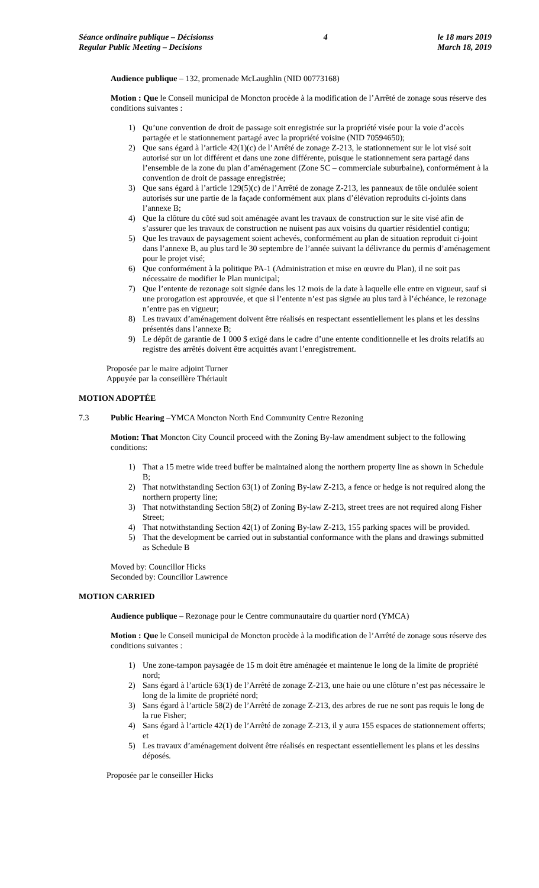Séance ordinaire publique – Décisionss
Regular Public Meeting – Decisions
4 le 18 mars 2019
March 18, 2019
Audience publique – 132, promenade McLaughlin (NID 00773168)
Motion : Que le Conseil municipal de Moncton procède à la modification de l’Arrêté de zonage sous réserve des conditions suivantes :
1) Qu’une convention de droit de passage soit enregistrée sur la propriété visée pour la voie d’accès partagée et le stationnement partagé avec la propriété voisine (NID 70594650);
2) Que sans égard à l’article 42(1)(c) de l’Arrêté de zonage Z-213, le stationnement sur le lot visé soit autorisé sur un lot différent et dans une zone différente, puisque le stationnement sera partagé dans l’ensemble de la zone du plan d’aménagement (Zone SC – commerciale suburbaine), conformément à la convention de droit de passage enregistrée;
3) Que sans égard à l’article 129(5)(c) de l’Arrêté de zonage Z-213, les panneaux de tôle ondulée soient autorisés sur une partie de la façade conformément aux plans d’élévation reproduits ci-joints dans l’annexe B;
4) Que la clôture du côté sud soit aménagée avant les travaux de construction sur le site visé afin de s’assurer que les travaux de construction ne nuisent pas aux voisins du quartier résidentiel contigu;
5) Que les travaux de paysagement soient achevés, conformément au plan de situation reproduit ci-joint dans l’annexe B, au plus tard le 30 septembre de l’année suivant la délivrance du permis d’aménagement pour le projet visé;
6) Que conformément à la politique PA-1 (Administration et mise en œuvre du Plan), il ne soit pas nécessaire de modifier le Plan municipal;
7) Que l’entente de rezonage soit signée dans les 12 mois de la date à laquelle elle entre en vigueur, sauf si une prorogation est approuvée, et que si l’entente n’est pas signée au plus tard à l’échéance, le rezonage n’entre pas en vigueur;
8) Les travaux d’aménagement doivent être réalisés en respectant essentiellement les plans et les dessins présentés dans l’annexe B;
9) Le dépôt de garantie de 1 000 $ exigé dans le cadre d’une entente conditionnelle et les droits relatifs au registre des arrêtés doivent être acquittés avant l’enregistrement.
Proposée par le maire adjoint Turner
Appuyée par la conseillère Thériault
MOTION ADOPTÉE
7.3 Public Hearing –YMCA Moncton North End Community Centre Rezoning
Motion: That Moncton City Council proceed with the Zoning By-law amendment subject to the following conditions:
1) That a 15 metre wide treed buffer be maintained along the northern property line as shown in Schedule B;
2) That notwithstanding Section 63(1) of Zoning By-law Z-213, a fence or hedge is not required along the northern property line;
3) That notwithstanding Section 58(2) of Zoning By-law Z-213, street trees are not required along Fisher Street;
4) That notwithstanding Section 42(1) of Zoning By-law Z-213, 155 parking spaces will be provided.
5) That the development be carried out in substantial conformance with the plans and drawings submitted as Schedule B
Moved by: Councillor Hicks
Seconded by: Councillor Lawrence
MOTION CARRIED
Audience publique – Rezonage pour le Centre communautaire du quartier nord (YMCA)
Motion : Que le Conseil municipal de Moncton procède à la modification de l’Arrêté de zonage sous réserve des conditions suivantes :
1) Une zone-tampon paysagée de 15 m doit être aménagée et maintenue le long de la limite de propriété nord;
2) Sans égard à l’article 63(1) de l’Arrêté de zonage Z-213, une haie ou une clôture n’est pas nécessaire le long de la limite de propriété nord;
3) Sans égard à l’article 58(2) de l’Arrêté de zonage Z-213, des arbres de rue ne sont pas requis le long de la rue Fisher;
4) Sans égard à l’article 42(1) de l’Arrêté de zonage Z-213, il y aura 155 espaces de stationnement offerts; et
5) Les travaux d’aménagement doivent être réalisés en respectant essentiellement les plans et les dessins déposés.
Proposée par le conseiller Hicks